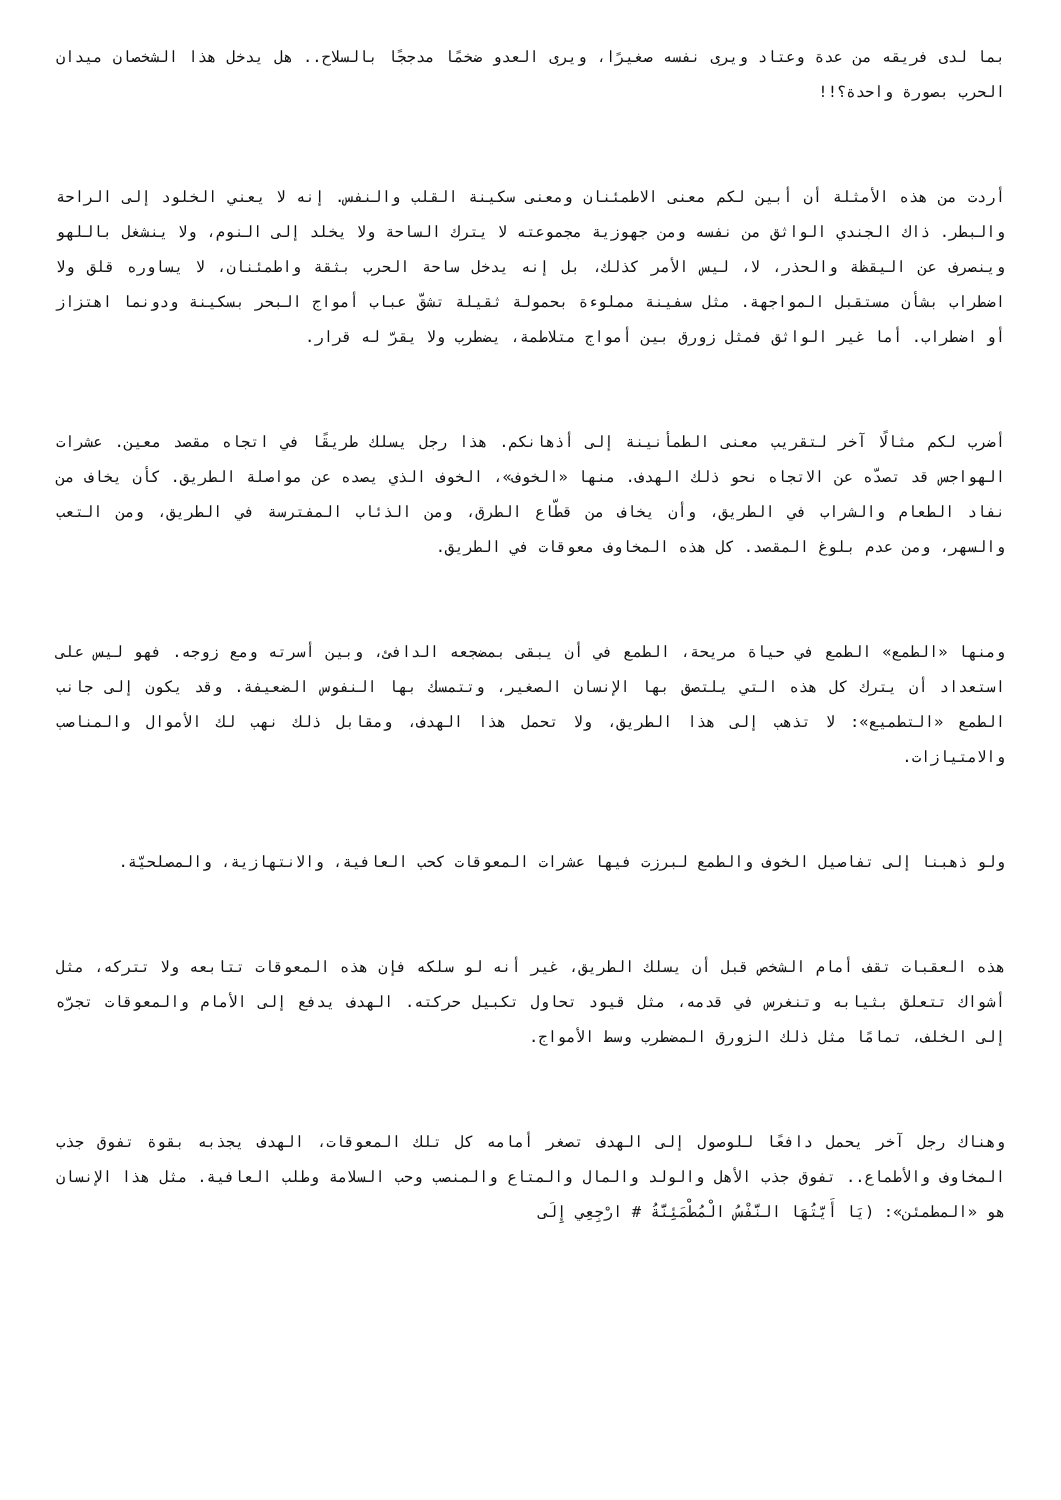بما لدى فريقه من عدة وعتاد ويرى نفسه صغيرًا، ويرى العدو ضخمًا مدججًا بالسلاح.. هل يدخل هذا الشخصان ميدان الحرب بصورة واحدة؟!!
أردت من هذه الأمثلة أن أبين لكم معنى الاطمئنان ومعنى سكينة القلب والنفس. إنه لا يعني الخلود إلى الراحة والبطر. ذاك الجندي الواثق من نفسه ومن جهوزية مجموعته لا يترك الساحة ولا يخلد إلى النوم، ولا ينشغل باللهو وينصرف عن اليقظة والحذر، لا، ليس الأمر كذلك، بل إنه يدخل ساحة الحرب بثقة واطمئنان، لا يساوره قلق ولا اضطراب بشأن مستقبل المواجهة. مثل سفينة مملوءة بحمولة ثقيلة تشقّ عباب أمواج البحر بسكينة ودونما اهتزاز أو اضطراب. أما غير الواثق فمثل زورق بين أمواج متلاطمة، يضطرب ولا يقرّ له قرار.
أضرب لكم مثالًا آخر لتقريب معنى الطمأنينة إلى أذهانكم. هذا رجل يسلك طريقًا في اتجاه مقصد معين. عشرات الهواجس قد تصدّه عن الاتجاه نحو ذلك الهدف. منها «الخوف»، الخوف الذي يصده عن مواصلة الطريق. كأن يخاف من نفاد الطعام والشراب في الطريق، وأن يخاف من قطّاع الطرق، ومن الذئاب المفترسة في الطريق، ومن التعب والسهر، ومن عدم بلوغ المقصد. كل هذه المخاوف معوقات في الطريق.
ومنها «الطمع» الطمع في حياة مريحة، الطمع في أن يبقى بمضجعه الدافئ، وبين أسرته ومع زوجه. فهو ليس على استعداد أن يترك كل هذه التي يلتصق بها الإنسان الصغير، وتتمسك بها النفوس الضعيفة. وقد يكون إلى جانب الطمع «التطميع»: لا تذهب إلى هذا الطريق، ولا تحمل هذا الهدف، ومقابل ذلك نهب لك الأموال والمناصب والامتيازات.
ولو ذهبنا إلى تفاصيل الخوف والطمع لبرزت فيها عشرات المعوقات كحب العافية، والانتهازية، والمصلحيّة.
هذه العقبات تقف أمام الشخص قبل أن يسلك الطريق، غير أنه لو سلكه فإن هذه المعوقات تتابعه ولا تتركه، مثل أشواك تتعلق بثيابه وتنغرس في قدمه، مثل قيود تحاول تكبيل حركته. الهدف يدفع إلى الأمام والمعوقات تجرّه إلى الخلف، تمامًا مثل ذلك الزورق المضطرب وسط الأمواج.
وهناك رجل آخر يحمل دافعًا للوصول إلى الهدف تصغر أمامه كل تلك المعوقات، الهدف يجذبه بقوة تفوق جذب المخاوف والأطماع.. تفوق جذب الأهل والولد والمال والمتاع والمنصب وحب السلامة وطلب العافية. مثل هذا الإنسان هو «المطمئن»: (يَا أَيَّتُهَا النَّفْسُ الْمُطْمَئِنَّةُ # ارْجِعِي إِلَى